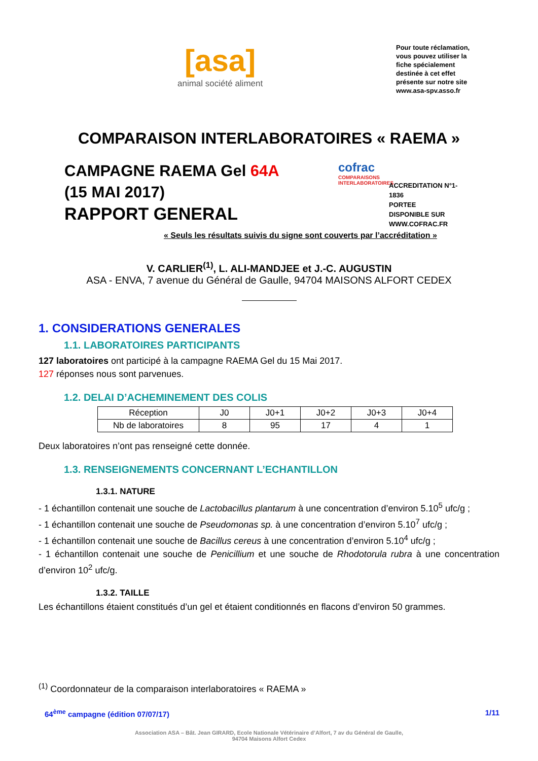[asa]
animal société aliment
Pour toute réclamation, vous pouvez utiliser la fiche spécialement destinée à cet effet présente sur notre site www.asa-spv.asso.fr
COMPARAISON INTERLABORATOIRES « RAEMA »
CAMPAGNE RAEMA Gel 64A
(15 MAI 2017)
RAPPORT GENERAL
cofrac
COMPARAISONS INTERLABORATOIRES
ACCREDITATION N°1-
1836
PORTEE
DISPONIBLE SUR
WWW.COFRAC.FR
« Seuls les résultats suivis du signe sont couverts par l’accréditation »
V. CARLIER<sup>(1)</sup>, L. ALI-MANDJEE et J.-C. AUGUSTIN
ASA - ENVA, 7 avenue du Général de Gaulle, 94704 MAISONS ALFORT CEDEX
1. CONSIDERATIONS GENERALES
1.1. LABORATOIRES PARTICIPANTS
127 laboratoires ont participé à la campagne RAEMA Gel du 15 Mai 2017.
127 réponses nous sont parvenues.
1.2. DELAI D’ACHEMINEMENT DES COLIS
| Réception | J0 | J0+1 | J0+2 | J0+3 | J0+4 |
| Nb de laboratoires | 8 | 95 | 17 | 4 | 1 |
Deux laboratoires n’ont pas renseigné cette donnée.
1.3. RENSEIGNEMENTS CONCERNANT L’ECHANTILLON
1.3.1. NATURE
- 1 échantillon contenait une souche de Lactobacillus plantarum à une concentration d’environ 5.10<sup>5</sup> ufc/g ;
- 1 échantillon contenait une souche de Pseudomonas sp. à une concentration d’environ 5.10<sup>7</sup> ufc/g ;
- 1 échantillon contenait une souche de Bacillus cereus à une concentration d’environ 5.10<sup>4</sup> ufc/g ;
- 1 échantillon contenait une souche de Penicillium et une souche de Rhodotorula rubra à une concentration d’environ 10<sup>2</sup> ufc/g.
1.3.2. TAILLE
Les échantillons étaient constitués d’un gel et étaient conditionnés en flacons d’environ 50 grammes.
<sup>(1)</sup> Coordonnateur de la comparaison interlaboratoires « RAEMA »
64<sup>ème</sup> campagne (édition 07/07/17) 1/11
Association ASA – Bât. Jean GIRARD, Ecole Nationale Vétérinaire d’Alfort, 7 av du Général de Gaulle,
94704 Maisons Alfort Cedex